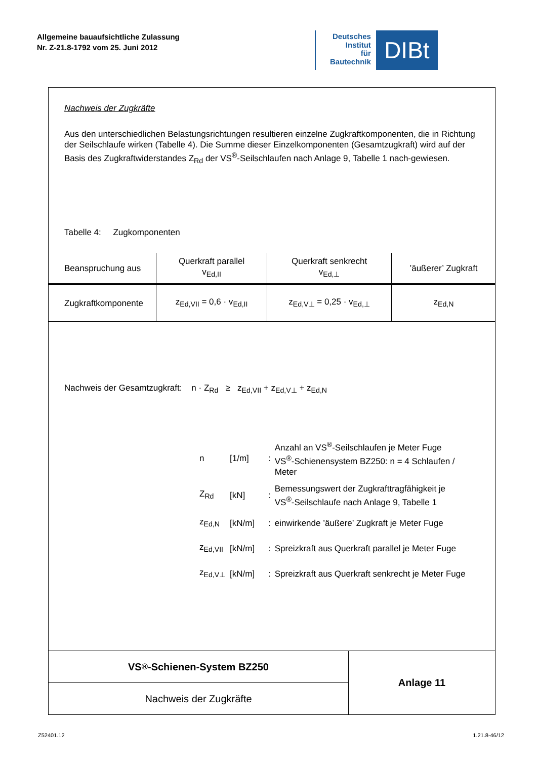Allgemeine bauaufsichtliche Zulassung
Nr. Z-21.8-1792 vom 25. Juni 2012
Deutsches
Institut
für
Bautechnik
DIBt
Nachweis der Zugkräfte
Aus den unterschiedlichen Belastungsrichtungen resultieren einzelne Zugkraftkomponenten, die in Richtung der Seilschlaufe wirken (Tabelle 4). Die Summe dieser Einzelkomponenten (Gesamtzugkraft) wird auf der Basis des Zugkraftwiderstandes Z<sub>Rd</sub> der VS<sup>®</sup>-Seilschlaufen nach Anlage 9, Tabelle 1 nach-gewiesen.
Tabelle 4: Zugkomponenten
| Beanspruchung aus | Querkraft parallel v<sub>Ed,II</sub> | Querkraft senkrecht v<sub>Ed,⊥</sub> | ’äußerer’ Zugkraft |
| Zugkraftkomponente | z<sub>Ed,VII</sub> = 0,6 · v<sub>Ed,II</sub> | z<sub>Ed,V⊥</sub> = 0,25 · v<sub>Ed,⊥</sub> | z<sub>Ed,N</sub> |
Nachweis der Gesamtzugkraft: n · Z<sub>Rd</sub> ≥ z<sub>Ed,VII</sub> + z<sub>Ed,V⊥</sub> + z<sub>Ed,N</sub>
| n | [1/m] | : | Anzahl an VS<sup>®</sup>-Seilschlaufen je Meter Fuge VS<sup>®</sup>-Schienensystem BZ250: n = 4 Schlaufen / Meter |
| Z<sub>Rd</sub> | [kN] | : | Bemessungswert der Zugkrafttragfähigkeit je VS<sup>®</sup>-Seilschlaufe nach Anlage 9, Tabelle 1 |
| z<sub>Ed,N</sub> | [kN/m] | : | einwirkende ’äußere’ Zugkraft je Meter Fuge |
| z<sub>Ed,VII</sub> | [kN/m] | : | Spreizkraft aus Querkraft parallel je Meter Fuge |
| z<sub>Ed,V⊥</sub> | [kN/m] | : | Spreizkraft aus Querkraft senkrecht je Meter Fuge |
VS<sup>®</sup>-Schienen-System BZ250
Nachweis der Zugkräfte
Anlage 11
Z52401.12 1.21.8-46/12